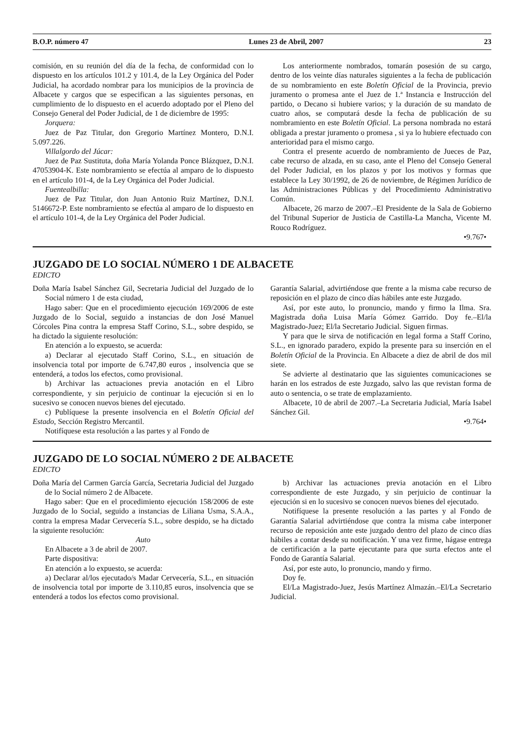B.O.P. número 47 Lunes 23 de Abril, 2007 23
comisión, en su reunión del día de la fecha, de conformidad con lo dispuesto en los artículos 101.2 y 101.4, de la Ley Orgánica del Poder Judicial, ha acordado nombrar para los municipios de la provincia de Albacete y cargos que se especifican a las siguientes personas, en cumplimiento de lo dispuesto en el acuerdo adoptado por el Pleno del Consejo General del Poder Judicial, de 1 de diciembre de 1995:
Jorquera:
Juez de Paz Titular, don Gregorio Martínez Montero, D.N.I. 5.097.226.
Villalgordo del Júcar:
Juez de Paz Sustituta, doña María Yolanda Ponce Blázquez, D.N.I. 47053904-K. Este nombramiento se efectúa al amparo de lo dispuesto en el artículo 101-4, de la Ley Orgánica del Poder Judicial.
Fuentealbilla:
Juez de Paz Titular, don Juan Antonio Ruiz Martínez, D.N.I. 5146672-P. Este nombramiento se efectúa al amparo de lo dispuesto en el artículo 101-4, de la Ley Orgánica del Poder Judicial.
Los anteriormente nombrados, tomarán posesión de su cargo, dentro de los veinte días naturales siguientes a la fecha de publicación de su nombramiento en este Boletín Oficial de la Provincia, previo juramento o promesa ante el Juez de 1.ª Instancia e Instrucción del partido, o Decano si hubiere varios; y la duración de su mandato de cuatro años, se computará desde la fecha de publicación de su nombramiento en este Boletín Oficial. La persona nombrada no estará obligada a prestar juramento o promesa , si ya lo hubiere efectuado con anterioridad para el mismo cargo.
Contra el presente acuerdo de nombramiento de Jueces de Paz, cabe recurso de alzada, en su caso, ante el Pleno del Consejo General del Poder Judicial, en los plazos y por los motivos y formas que establece la Ley 30/1992, de 26 de noviembre, de Régimen Jurídico de las Administraciones Públicas y del Procedimiento Administrativo Común.
Albacete, 26 marzo de 2007.–El Presidente de la Sala de Gobierno del Tribunal Superior de Justicia de Castilla-La Mancha, Vicente M. Rouco Rodríguez.
•9.767•
JUZGADO DE LO SOCIAL NÚMERO 1 DE ALBACETE
EDICTO
Doña María Isabel Sánchez Gil, Secretaria Judicial del Juzgado de lo Social número 1 de esta ciudad,
Hago saber: Que en el procedimiento ejecución 169/2006 de este Juzgado de lo Social, seguido a instancias de don José Manuel Córcoles Pina contra la empresa Staff Corino, S.L., sobre despido, se ha dictado la siguiente resolución:
En atención a lo expuesto, se acuerda:
a) Declarar al ejecutado Staff Corino, S.L., en situación de insolvencia total por importe de 6.747,80 euros , insolvencia que se entenderá, a todos los efectos, como provisional.
b) Archivar las actuaciones previa anotación en el Libro correspondiente, y sin perjuicio de continuar la ejecución si en lo sucesivo se conocen nuevos bienes del ejecutado.
c) Publíquese la presente insolvencia en el Boletín Oficial del Estado, Sección Registro Mercantil.
Notifíquese esta resolución a las partes y al Fondo de
Garantía Salarial, advirtiéndose que frente a la misma cabe recurso de reposición en el plazo de cinco días hábiles ante este Juzgado.
Así, por este auto, lo pronuncio, mando y firmo la Ilma. Sra. Magistrada doña Luisa María Gómez Garrido. Doy fe.–El/la Magistrado-Juez; El/la Secretario Judicial. Siguen firmas.
Y para que le sirva de notificación en legal forma a Staff Corino, S.L., en ignorado paradero, expido la presente para su inserción en el Boletín Oficial de la Provincia. En Albacete a diez de abril de dos mil siete.
Se advierte al destinatario que las siguientes comunicaciones se harán en los estrados de este Juzgado, salvo las que revistan forma de auto o sentencia, o se trate de emplazamiento.
Albacete, 10 de abril de 2007.–La Secretaria Judicial, María Isabel Sánchez Gil.
•9.764•
JUZGADO DE LO SOCIAL NÚMERO 2 DE ALBACETE
EDICTO
Doña María del Carmen García García, Secretaria Judicial del Juzgado de lo Social número 2 de Albacete.
Hago saber: Que en el procedimiento ejecución 158/2006 de este Juzgado de lo Social, seguido a instancias de Liliana Usma, S.A.A., contra la empresa Madar Cervecería S.L., sobre despido, se ha dictado la siguiente resolución:
Auto
En Albacete a 3 de abril de 2007.
Parte dispositiva:
En atención a lo expuesto, se acuerda:
a) Declarar al/los ejecutado/s Madar Cervecería, S.L., en situación de insolvencia total por importe de 3.110,85 euros, insolvencia que se entenderá a todos los efectos como provisional.
b) Archivar las actuaciones previa anotación en el Libro correspondiente de este Juzgado, y sin perjuicio de continuar la ejecución si en lo sucesivo se conocen nuevos bienes del ejecutado.
Notifíquese la presente resolución a las partes y al Fondo de Garantía Salarial advirtiéndose que contra la misma cabe interponer recurso de reposición ante este juzgado dentro del plazo de cinco días hábiles a contar desde su notificación. Y una vez firme, hágase entrega de certificación a la parte ejecutante para que surta efectos ante el Fondo de Garantía Salarial.
Así, por este auto, lo pronuncio, mando y firmo.
Doy fe.
El/La Magistrado-Juez, Jesús Martínez Almazán.–El/La Secretario Judicial.